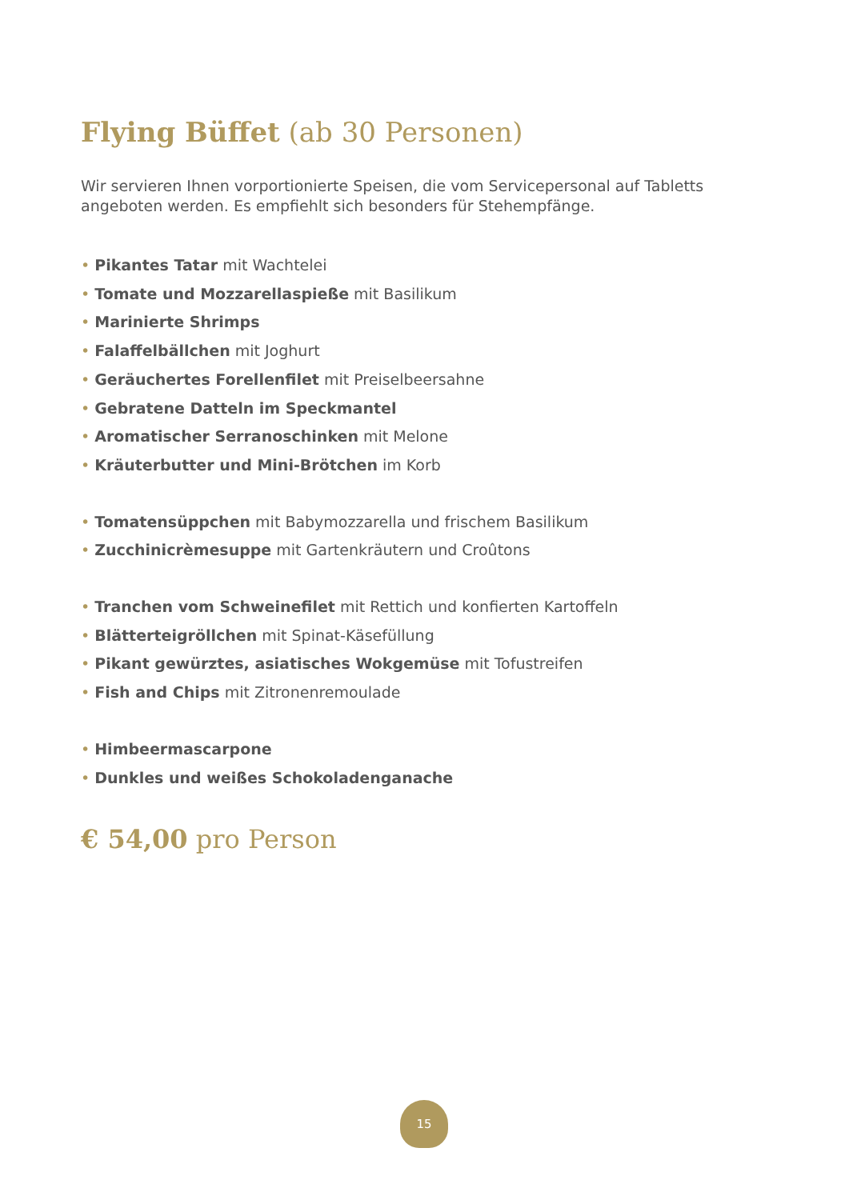Flying Büffet (ab 30 Personen)
Wir servieren Ihnen vorportionierte Speisen, die vom Servicepersonal auf Tabletts angeboten werden. Es empfiehlt sich besonders für Stehempfänge.
• Pikantes Tatar mit Wachtelei
• Tomate und Mozzarellaspieße mit Basilikum
• Marinierte Shrimps
• Falaffelbällchen mit Joghurt
• Geräuchertes Forellenfilet mit Preiselbeersahne
• Gebratene Datteln im Speckmantel
• Aromatischer Serranoschinken mit Melone
• Kräuterbutter und Mini-Brötchen im Korb
• Tomatensüppchen mit Babymozzarella und frischem Basilikum
• Zucchinicrèmesuppe mit Gartenkräutern und Croûtons
• Tranchen vom Schweinefilet mit Rettich und konfierten Kartoffeln
• Blätterteigröllchen mit Spinat-Käsefüllung
• Pikant gewürztes, asiatisches Wokgemüse mit Tofustreifen
• Fish and Chips mit Zitronenremoulade
• Himbeermascarpone
• Dunkles und weißes Schokoladenganache
€ 54,00 pro Person
15